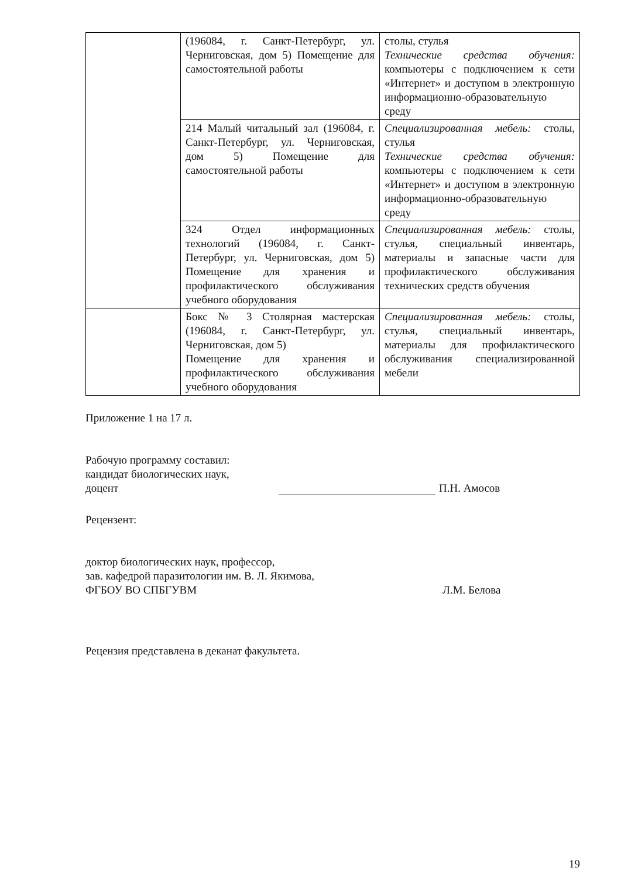| | (196084, г. Санкт-Петербург, ул. Черниговская, дом 5) Помещение для самостоятельной работы | столы, стулья Технические средства обучения: компьютеры с подключением к сети «Интернет» и доступом в электронную информационно-образовательную среду |
| | 214 Малый читальный зал (196084, г. Санкт-Петербург, ул. Черниговская, дом 5) Помещение для самостоятельной работы | Специализированная мебель: столы, стулья Технические средства обучения: компьютеры с подключением к сети «Интернет» и доступом в электронную информационно-образовательную среду |
| | 324 Отдел информационных технологий (196084, г. Санкт-Петербург, ул. Черниговская, дом 5) Помещение для хранения и профилактического обслуживания учебного оборудования | Специализированная мебель: столы, стулья, специальный инвентарь, материалы и запасные части для профилактического обслуживания технических средств обучения |
| | Бокс № 3 Столярная мастерская (196084, г. Санкт-Петербург, ул. Черниговская, дом 5) Помещение для хранения и профилактического обслуживания учебного оборудования | Специализированная мебель: столы, стулья, специальный инвентарь, материалы для профилактического обслуживания специализированной мебели |
Приложение 1 на 17 л.
Рабочую программу составил:
кандидат биологических наук,
доцент
П.Н. Амосов
Рецензент:
доктор биологических наук, профессор,
зав. кафедрой паразитологии им. В. Л. Якимова,
ФГБОУ ВО СПБГУВМ
Л.М. Белова
Рецензия представлена в деканат факультета.
19